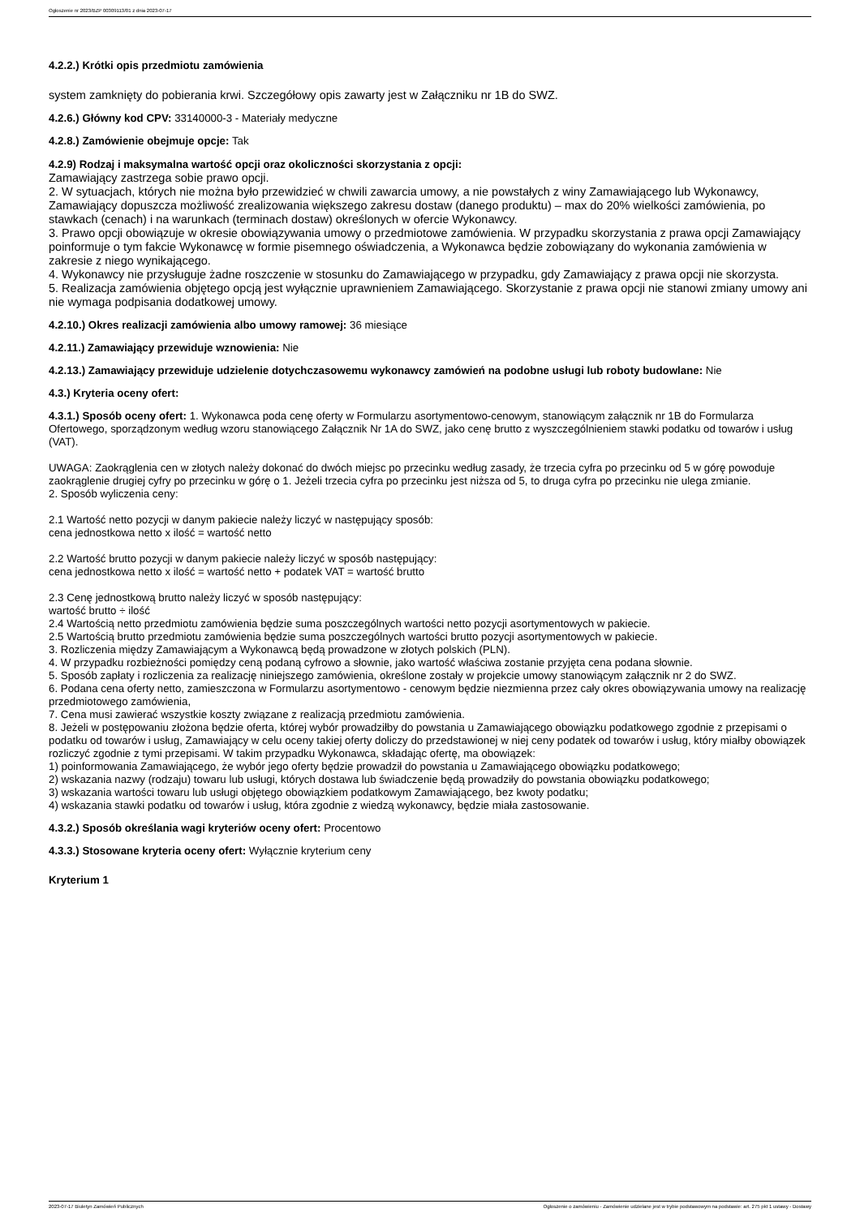Ogłoszenie nr 2023/BZP 00309113/01 z dnia 2023-07-17
4.2.2.) Krótki opis przedmiotu zamówienia
system zamknięty do pobierania krwi. Szczegółowy opis zawarty jest w Załączniku nr 1B do SWZ.
4.2.6.) Główny kod CPV: 33140000-3 - Materiały medyczne
4.2.8.) Zamówienie obejmuje opcje: Tak
4.2.9) Rodzaj i maksymalna wartość opcji oraz okoliczności skorzystania z opcji:
Zamawiający zastrzega sobie prawo opcji.
2. W sytuacjach, których nie można było przewidzieć w chwili zawarcia umowy, a nie powstałych z winy Zamawiającego lub Wykonawcy, Zamawiający dopuszcza możliwość zrealizowania większego zakresu dostaw (danego produktu) – max do 20% wielkości zamówienia, po stawkach (cenach) i na warunkach (terminach dostaw) określonych w ofercie Wykonawcy.
3. Prawo opcji obowiązuje w okresie obowiązywania umowy o przedmiotowe zamówienia. W przypadku skorzystania z prawa opcji Zamawiający poinformuje o tym fakcie Wykonawcę w formie pisemnego oświadczenia, a Wykonawca będzie zobowiązany do wykonania zamówienia w zakresie z niego wynikającego.
4. Wykonawcy nie przysługuje żadne roszczenie w stosunku do Zamawiającego w przypadku, gdy Zamawiający z prawa opcji nie skorzysta.
5. Realizacja zamówienia objętego opcją jest wyłącznie uprawnieniem Zamawiającego. Skorzystanie z prawa opcji nie stanowi zmiany umowy ani nie wymaga podpisania dodatkowej umowy.
4.2.10.) Okres realizacji zamówienia albo umowy ramowej: 36 miesiące
4.2.11.) Zamawiający przewiduje wznowienia: Nie
4.2.13.) Zamawiający przewiduje udzielenie dotychczasowemu wykonawcy zamówień na podobne usługi lub roboty budowlane: Nie
4.3.) Kryteria oceny ofert:
4.3.1.) Sposób oceny ofert: 1. Wykonawca poda cenę oferty w Formularzu asortymentowo-cenowym, stanowiącym załącznik nr 1B do Formularza Ofertowego, sporządzonym według wzoru stanowiącego Załącznik Nr 1A do SWZ, jako cenę brutto z wyszczególnieniem stawki podatku od towarów i usług (VAT).
UWAGA: Zaokrąglenia cen w złotych należy dokonać do dwóch miejsc po przecinku według zasady, że trzecia cyfra po przecinku od 5 w górę powoduje zaokrąglenie drugiej cyfry po przecinku w górę o 1. Jeżeli trzecia cyfra po przecinku jest niższa od 5, to druga cyfra po przecinku nie ulega zmianie.
2. Sposób wyliczenia ceny:
2.1 Wartość netto pozycji w danym pakiecie należy liczyć w następujący sposób:
cena jednostkowa netto x ilość = wartość netto
2.2 Wartość brutto pozycji w danym pakiecie należy liczyć w sposób następujący:
cena jednostkowa netto x ilość = wartość netto + podatek VAT = wartość brutto
2.3 Cenę jednostkową brutto należy liczyć w sposób następujący:
wartość brutto ÷ ilość
2.4 Wartością netto przedmiotu zamówienia będzie suma poszczególnych wartości netto pozycji asortymentowych w pakiecie.
2.5 Wartością brutto przedmiotu zamówienia będzie suma poszczególnych wartości brutto pozycji asortymentowych w pakiecie.
3. Rozliczenia między Zamawiającym a Wykonawcą będą prowadzone w złotych polskich (PLN).
4. W przypadku rozbieżności pomiędzy ceną podaną cyfrowo a słownie, jako wartość właściwa zostanie przyjęta cena podana słownie.
5. Sposób zapłaty i rozliczenia za realizację niniejszego zamówienia, określone zostały w projekcie umowy stanowiącym załącznik nr 2 do SWZ.
6. Podana cena oferty netto, zamieszczona w Formularzu asortymentowo - cenowym będzie niezmienna przez cały okres obowiązywania umowy na realizację przedmiotowego zamówienia,
7. Cena musi zawierać wszystkie koszty związane z realizacją przedmiotu zamówienia.
8. Jeżeli w postępowaniu złożona będzie oferta, której wybór prowadziłby do powstania u Zamawiającego obowiązku podatkowego zgodnie z przepisami o podatku od towarów i usług, Zamawiający w celu oceny takiej oferty doliczy do przedstawionej w niej ceny podatek od towarów i usług, który miałby obowiązek rozliczyć zgodnie z tymi przepisami. W takim przypadku Wykonawca, składając ofertę, ma obowiązek:
1) poinformowania Zamawiającego, że wybór jego oferty będzie prowadził do powstania u Zamawiającego obowiązku podatkowego;
2) wskazania nazwy (rodzaju) towaru lub usługi, których dostawa lub świadczenie będą prowadziły do powstania obowiązku podatkowego;
3) wskazania wartości towaru lub usługi objętego obowiązkiem podatkowym Zamawiającego, bez kwoty podatku;
4) wskazania stawki podatku od towarów i usług, która zgodnie z wiedzą wykonawcy, będzie miała zastosowanie.
4.3.2.) Sposób określania wagi kryteriów oceny ofert: Procentowo
4.3.3.) Stosowane kryteria oceny ofert: Wyłącznie kryterium ceny
Kryterium 1
2023-07-17 Biuletyn Zamówień Publicznych Ogłoszenie o zamówieniu - Zamówienie udzielane jest w trybie podstawowym na podstawie: art. 275 pkt 1 ustawy - Dostawy